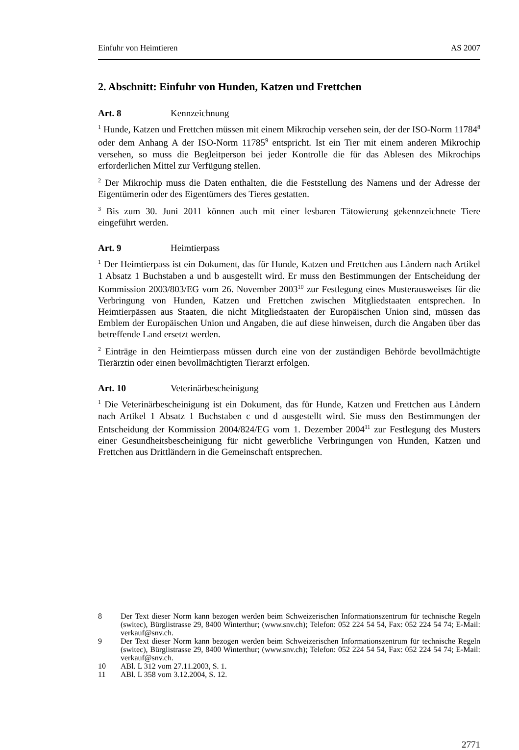Einfuhr von Heimtieren AS 2007
2. Abschnitt: Einfuhr von Hunden, Katzen und Frettchen
Art. 8 Kennzeichnung
<sup>1</sup> Hunde, Katzen und Frettchen müssen mit einem Mikrochip versehen sein, der der ISO-Norm 11784<sup>8</sup> oder dem Anhang A der ISO-Norm 11785<sup>9</sup> entspricht. Ist ein Tier mit einem anderen Mikrochip versehen, so muss die Begleitperson bei jeder Kontrolle die für das Ablesen des Mikrochips erforderlichen Mittel zur Verfügung stellen.
<sup>2</sup> Der Mikrochip muss die Daten enthalten, die die Feststellung des Namens und der Adresse der Eigentümerin oder des Eigentümers des Tieres gestatten.
<sup>3</sup> Bis zum 30. Juni 2011 können auch mit einer lesbaren Tätowierung gekennzeichnete Tiere eingeführt werden.
Art. 9 Heimtierpass
<sup>1</sup> Der Heimtierpass ist ein Dokument, das für Hunde, Katzen und Frettchen aus Ländern nach Artikel 1 Absatz 1 Buchstaben a und b ausgestellt wird. Er muss den Bestimmungen der Entscheidung der Kommission 2003/803/EG vom 26. November 2003<sup>10</sup> zur Festlegung eines Musterausweises für die Verbringung von Hunden, Katzen und Frettchen zwischen Mitgliedstaaten entsprechen. In Heimtierpässen aus Staaten, die nicht Mitgliedstaaten der Europäischen Union sind, müssen das Emblem der Europäischen Union und Angaben, die auf diese hinweisen, durch die Angaben über das betreffende Land ersetzt werden.
<sup>2</sup> Einträge in den Heimtierpass müssen durch eine von der zuständigen Behörde bevollmächtigte Tierärztin oder einen bevollmächtigten Tierarzt erfolgen.
Art. 10 Veterinärbescheinigung
<sup>1</sup> Die Veterinärbescheinigung ist ein Dokument, das für Hunde, Katzen und Frettchen aus Ländern nach Artikel 1 Absatz 1 Buchstaben c und d ausgestellt wird. Sie muss den Bestimmungen der Entscheidung der Kommission 2004/824/EG vom 1. Dezember 2004<sup>11</sup> zur Festlegung des Musters einer Gesundheitsbescheinigung für nicht gewerbliche Verbringungen von Hunden, Katzen und Frettchen aus Drittländern in die Gemeinschaft entsprechen.
8
Der Text dieser Norm kann bezogen werden beim Schweizerischen Informationszentrum für technische Regeln (switec), Bürglistrasse 29, 8400 Winterthur; (www.snv.ch); Telefon: 052 224 54 54, Fax: 052 224 54 74; E-Mail: verkauf@snv.ch.
9
Der Text dieser Norm kann bezogen werden beim Schweizerischen Informationszentrum für technische Regeln (switec), Bürglistrasse 29, 8400 Winterthur; (www.snv.ch); Telefon: 052 224 54 54, Fax: 052 224 54 74; E-Mail: verkauf@snv.ch.
10 ABl. L 312 vom 27.11.2003, S. 1.
11 ABl. L 358 vom 3.12.2004, S. 12.
2771